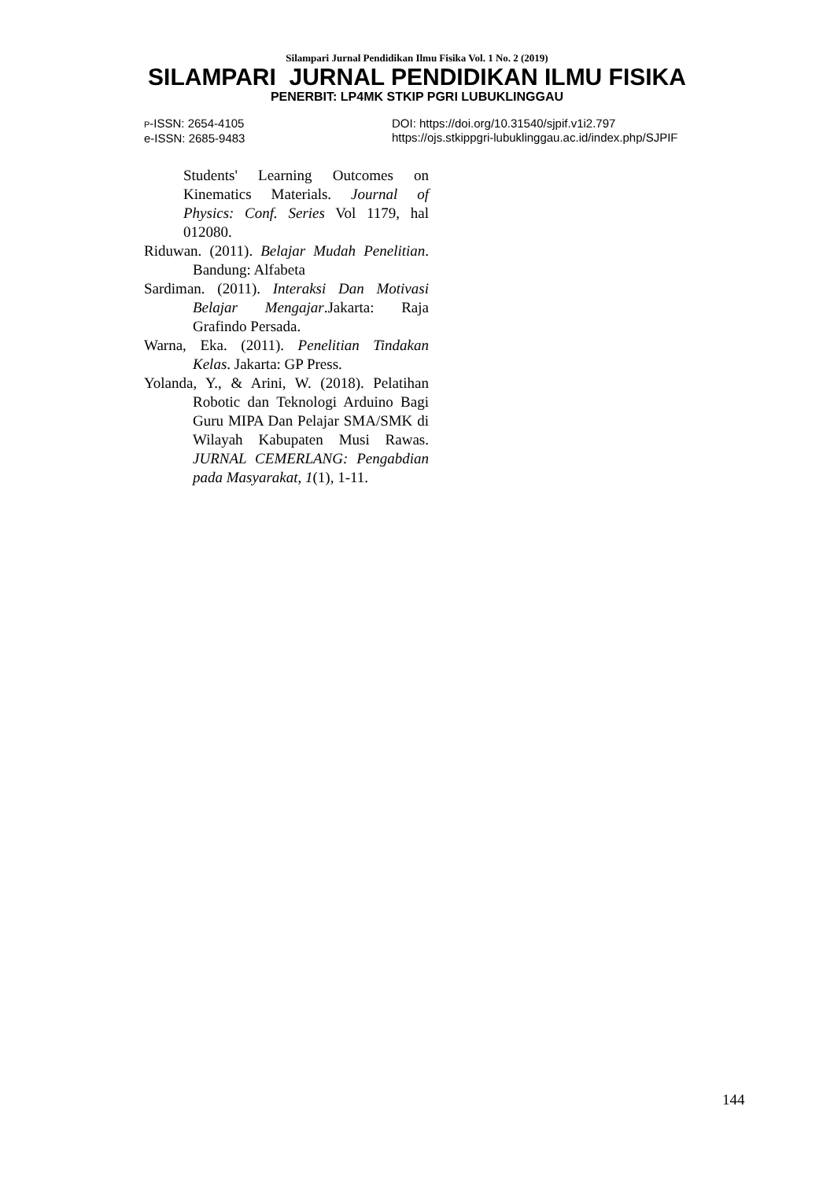Silampari Jurnal Pendidikan Ilmu Fisika Vol. 1 No. 2 (2019)
SILAMPARI JURNAL PENDIDIKAN ILMU FISIKA
PENERBIT: LP4MK STKIP PGRI LUBUKLINGGAU
P-ISSN: 2654-4105
e-ISSN: 2685-9483
DOI: https://doi.org/10.31540/sjpif.v1i2.797
https://ojs.stkippgri-lubuklinggau.ac.id/index.php/SJPIF
Students' Learning Outcomes on Kinematics Materials. Journal of Physics: Conf. Series Vol 1179, hal 012080.
Riduwan. (2011). Belajar Mudah Penelitian. Bandung: Alfabeta
Sardiman. (2011). Interaksi Dan Motivasi Belajar Mengajar.Jakarta: Raja Grafindo Persada.
Warna, Eka. (2011). Penelitian Tindakan Kelas. Jakarta: GP Press.
Yolanda, Y., & Arini, W. (2018). Pelatihan Robotic dan Teknologi Arduino Bagi Guru MIPA Dan Pelajar SMA/SMK di Wilayah Kabupaten Musi Rawas. JURNAL CEMERLANG: Pengabdian pada Masyarakat, 1(1), 1-11.
144